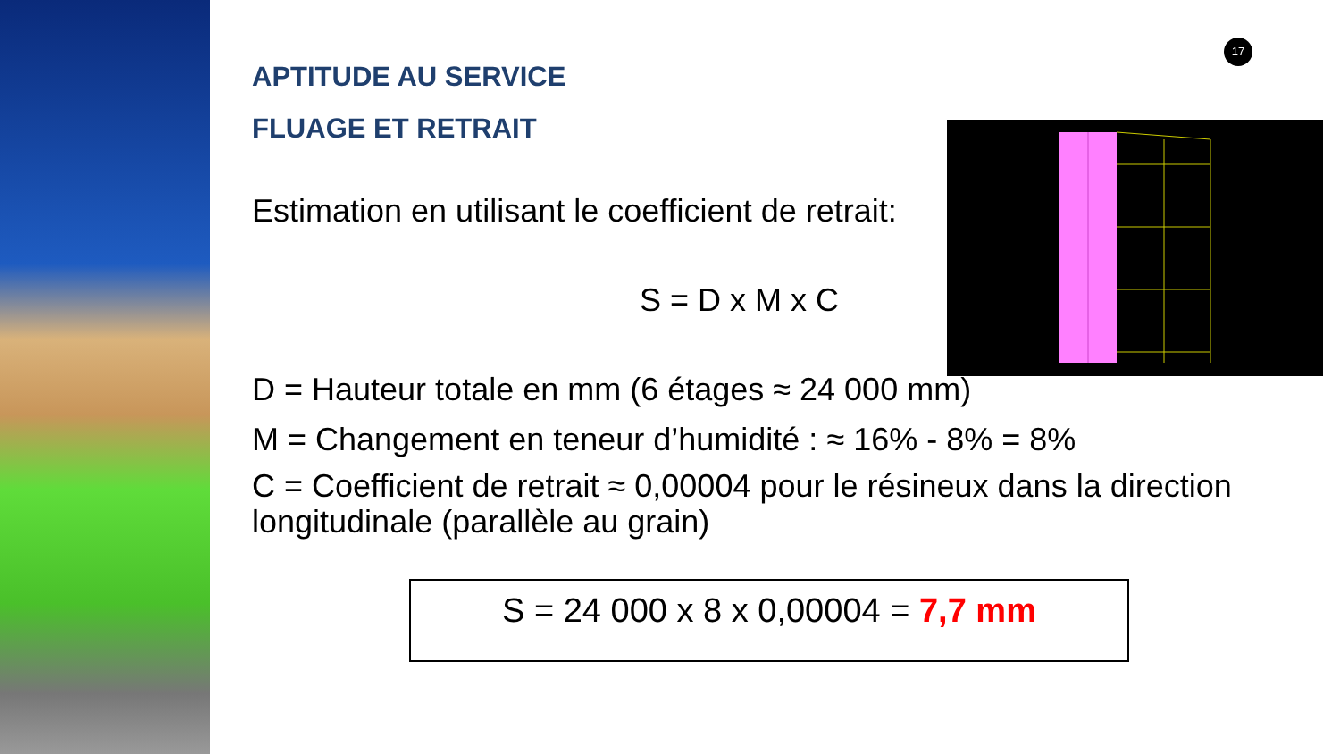17
APTITUDE AU SERVICE
FLUAGE ET RETRAIT
Estimation en utilisant le coefficient de retrait:
S = D x M x C
D = Hauteur totale en mm (6 étages ≈ 24 000 mm)
M = Changement en teneur d’humidité : ≈ 16% - 8% = 8%
C = Coefficient de retrait ≈ 0,00004 pour le résineux dans la direction longitudinale (parallèle au grain)
S = 24 000 x 8 x 0,00004 = 7,7 mm